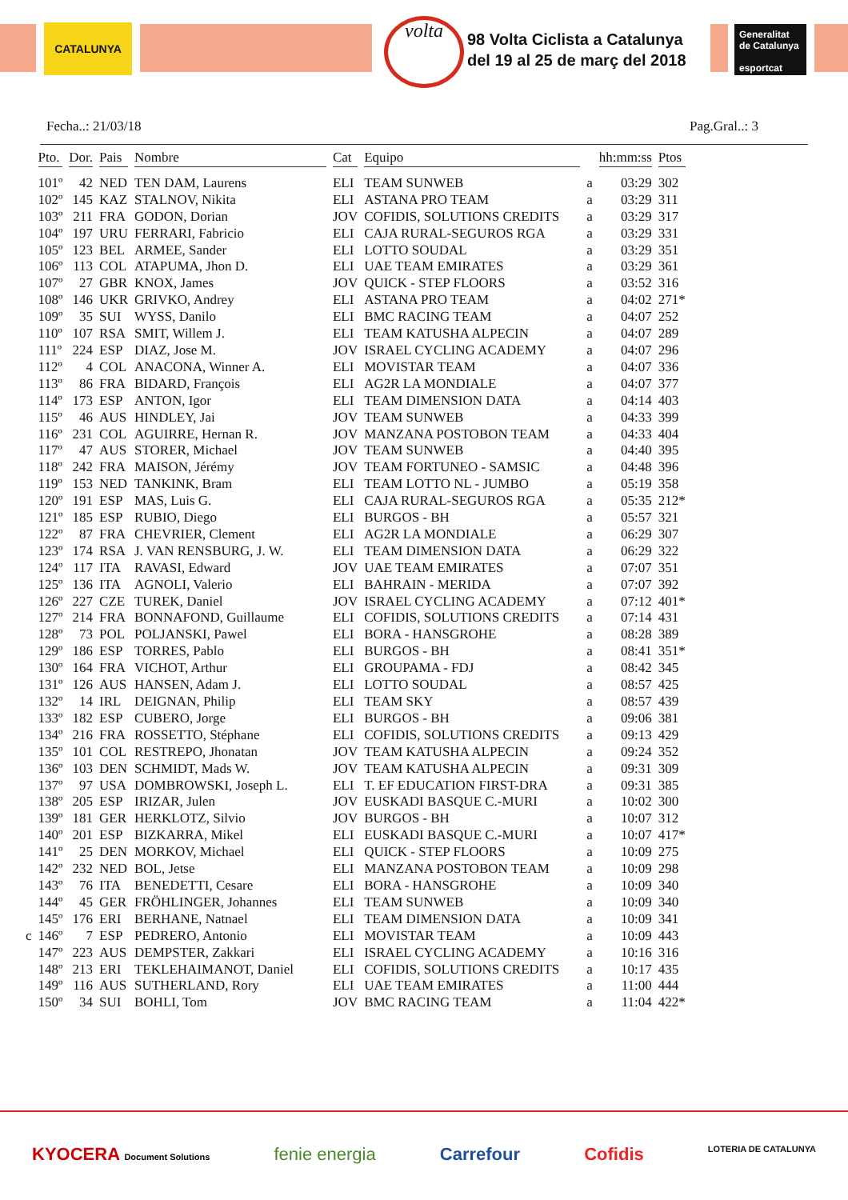CATALUNYA volta
98 Volta Ciclista a Catalunya
del 19 al 25 de març del 2018
Generalitat de Catalunya
esportcat
Fecha..: 21/03/18 Pag.Gral..: 3
| | Pto. | Dor. | Pais | Nombre | Cat | Equipo | | hh:mm:ss | Ptos |
| --- | --- | --- | --- | --- | --- | --- | --- | --- | --- |
| | 101º | 42 | NED | TEN DAM, Laurens | ELI | TEAM SUNWEB | a | 03:29 | 302 |
| | 102º | 145 | KAZ | STALNOV, Nikita | ELI | ASTANA PRO TEAM | a | 03:29 | 311 |
| | 103º | 211 | FRA | GODON, Dorian | JOV | COFIDIS, SOLUTIONS CREDITS | a | 03:29 | 317 |
| | 104º | 197 | URU | FERRARI, Fabricio | ELI | CAJA RURAL-SEGUROS RGA | a | 03:29 | 331 |
| | 105º | 123 | BEL | ARMEE, Sander | ELI | LOTTO SOUDAL | a | 03:29 | 351 |
| | 106º | 113 | COL | ATAPUMA, Jhon D. | ELI | UAE TEAM EMIRATES | a | 03:29 | 361 |
| | 107º | 27 | GBR | KNOX, James | JOV | QUICK - STEP FLOORS | a | 03:52 | 316 |
| | 108º | 146 | UKR | GRIVKO, Andrey | ELI | ASTANA PRO TEAM | a | 04:02 | 271* |
| | 109º | 35 | SUI | WYSS, Danilo | ELI | BMC RACING TEAM | a | 04:07 | 252 |
| | 110º | 107 | RSA | SMIT, Willem J. | ELI | TEAM KATUSHA ALPECIN | a | 04:07 | 289 |
| | 111º | 224 | ESP | DIAZ, Jose M. | JOV | ISRAEL CYCLING ACADEMY | a | 04:07 | 296 |
| | 112º | 4 | COL | ANACONA, Winner A. | ELI | MOVISTAR TEAM | a | 04:07 | 336 |
| | 113º | 86 | FRA | BIDARD, François | ELI | AG2R LA MONDIALE | a | 04:07 | 377 |
| | 114º | 173 | ESP | ANTON, Igor | ELI | TEAM DIMENSION DATA | a | 04:14 | 403 |
| | 115º | 46 | AUS | HINDLEY, Jai | JOV | TEAM SUNWEB | a | 04:33 | 399 |
| | 116º | 231 | COL | AGUIRRE, Hernan R. | JOV | MANZANA POSTOBON TEAM | a | 04:33 | 404 |
| | 117º | 47 | AUS | STORER, Michael | JOV | TEAM SUNWEB | a | 04:40 | 395 |
| | 118º | 242 | FRA | MAISON, Jérémy | JOV | TEAM FORTUNEO - SAMSIC | a | 04:48 | 396 |
| | 119º | 153 | NED | TANKINK, Bram | ELI | TEAM LOTTO NL - JUMBO | a | 05:19 | 358 |
| | 120º | 191 | ESP | MAS, Luis G. | ELI | CAJA RURAL-SEGUROS RGA | a | 05:35 | 212* |
| | 121º | 185 | ESP | RUBIO, Diego | ELI | BURGOS - BH | a | 05:57 | 321 |
| | 122º | 87 | FRA | CHEVRIER, Clement | ELI | AG2R LA MONDIALE | a | 06:29 | 307 |
| | 123º | 174 | RSA | J. VAN RENSBURG, J. W. | ELI | TEAM DIMENSION DATA | a | 06:29 | 322 |
| | 124º | 117 | ITA | RAVASI, Edward | JOV | UAE TEAM EMIRATES | a | 07:07 | 351 |
| | 125º | 136 | ITA | AGNOLI, Valerio | ELI | BAHRAIN - MERIDA | a | 07:07 | 392 |
| | 126º | 227 | CZE | TUREK, Daniel | JOV | ISRAEL CYCLING ACADEMY | a | 07:12 | 401* |
| | 127º | 214 | FRA | BONNAFOND, Guillaume | ELI | COFIDIS, SOLUTIONS CREDITS | a | 07:14 | 431 |
| | 128º | 73 | POL | POLJANSKI, Pawel | ELI | BORA - HANSGROHE | a | 08:28 | 389 |
| | 129º | 186 | ESP | TORRES, Pablo | ELI | BURGOS - BH | a | 08:41 | 351* |
| | 130º | 164 | FRA | VICHOT, Arthur | ELI | GROUPAMA - FDJ | a | 08:42 | 345 |
| | 131º | 126 | AUS | HANSEN, Adam J. | ELI | LOTTO SOUDAL | a | 08:57 | 425 |
| | 132º | 14 | IRL | DEIGNAN, Philip | ELI | TEAM SKY | a | 08:57 | 439 |
| | 133º | 182 | ESP | CUBERO, Jorge | ELI | BURGOS - BH | a | 09:06 | 381 |
| | 134º | 216 | FRA | ROSSETTO, Stéphane | ELI | COFIDIS, SOLUTIONS CREDITS | a | 09:13 | 429 |
| | 135º | 101 | COL | RESTREPO, Jhonatan | JOV | TEAM KATUSHA ALPECIN | a | 09:24 | 352 |
| | 136º | 103 | DEN | SCHMIDT, Mads W. | JOV | TEAM KATUSHA ALPECIN | a | 09:31 | 309 |
| | 137º | 97 | USA | DOMBROWSKI, Joseph L. | ELI | T. EF EDUCATION FIRST-DRA | a | 09:31 | 385 |
| | 138º | 205 | ESP | IRIZAR, Julen | JOV | EUSKADI BASQUE C.-MURI | a | 10:02 | 300 |
| | 139º | 181 | GER | HERKLOTZ, Silvio | JOV | BURGOS - BH | a | 10:07 | 312 |
| | 140º | 201 | ESP | BIZKARRA, Mikel | ELI | EUSKADI BASQUE C.-MURI | a | 10:07 | 417* |
| | 141º | 25 | DEN | MORKOV, Michael | ELI | QUICK - STEP FLOORS | a | 10:09 | 275 |
| | 142º | 232 | NED | BOL, Jetse | ELI | MANZANA POSTOBON TEAM | a | 10:09 | 298 |
| | 143º | 76 | ITA | BENEDETTI, Cesare | ELI | BORA - HANSGROHE | a | 10:09 | 340 |
| | 144º | 45 | GER | FRÖHLINGER, Johannes | ELI | TEAM SUNWEB | a | 10:09 | 340 |
| | 145º | 176 | ERI | BERHANE, Natnael | ELI | TEAM DIMENSION DATA | a | 10:09 | 341 |
| c | 146º | 7 | ESP | PEDRERO, Antonio | ELI | MOVISTAR TEAM | a | 10:09 | 443 |
| | 147º | 223 | AUS | DEMPSTER, Zakkari | ELI | ISRAEL CYCLING ACADEMY | a | 10:16 | 316 |
| | 148º | 213 | ERI | TEKLEHAIMANOT, Daniel | ELI | COFIDIS, SOLUTIONS CREDITS | a | 10:17 | 435 |
| | 149º | 116 | AUS | SUTHERLAND, Rory | ELI | UAE TEAM EMIRATES | a | 11:00 | 444 |
| | 150º | 34 | SUI | BOHLI, Tom | JOV | BMC RACING TEAM | a | 11:04 | 422* |
KYOCERA Document Solutions fenie energia Carrefour Cofidis LOTERIA DE CATALUNYA